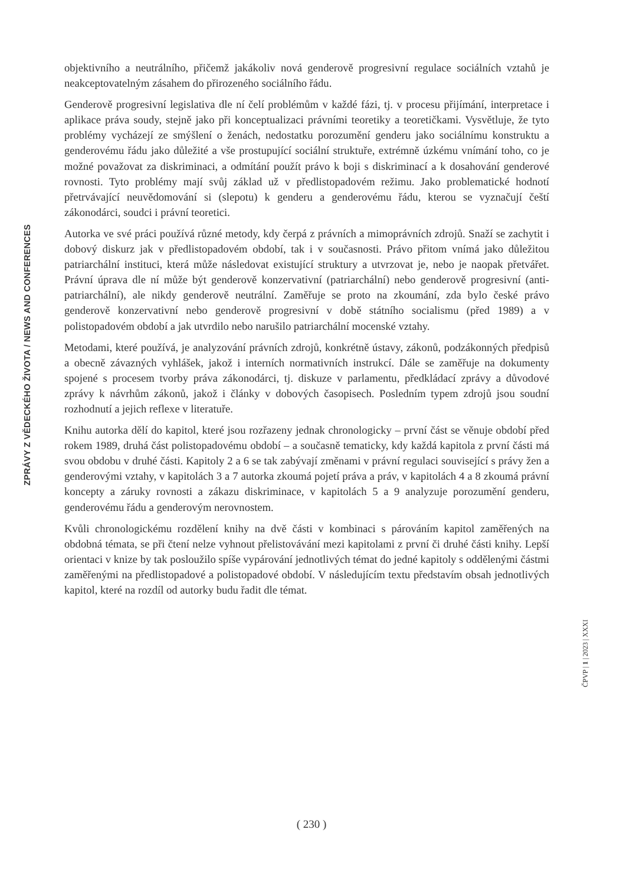ZPRÁVY Z VĚDECKÉHO ŽIVOTA / NEWS AND CONFERENCES
objektivního a neutrálního, přičemž jakákoliv nová genderově progresivní regulace sociálních vztahů je neakceptovatelným zásahem do přirozeného sociálního řádu.
Genderově progresivní legislativa dle ní čelí problémům v každé fázi, tj. v procesu přijímání, interpretace i aplikace práva soudy, stejně jako při konceptualizaci právními teoretiky a teoretičkami. Vysvětluje, že tyto problémy vycházejí ze smýšlení o ženách, nedostatku porozumění genderu jako sociálnímu konstruktu a genderovému řádu jako důležité a vše prostupující sociální struktuře, extrémně úzkému vnímání toho, co je možné považovat za diskriminaci, a odmítání použít právo k boji s diskriminací a k dosahování genderové rovnosti. Tyto problémy mají svůj základ už v předlistopadovém režimu. Jako problematické hodnotí přetrvávající neuvědomování si (slepotu) k genderu a genderovému řádu, kterou se vyznačují čeští zákonodárci, soudci i právní teoretici.
Autorka ve své práci používá různé metody, kdy čerpá z právních a mimoprávních zdrojů. Snaží se zachytit i dobový diskurz jak v předlistopadovém období, tak i v současnosti. Právo přitom vnímá jako důležitou patriarchální instituci, která může následovat existující struktury a utvrzovat je, nebo je naopak přetvářet. Právní úprava dle ní může být genderově konzervativní (patriarchální) nebo genderově progresivní (anti-patriarchální), ale nikdy genderově neutrální. Zaměřuje se proto na zkoumání, zda bylo české právo genderově konzervativní nebo genderově progresivní v době státního socialismu (před 1989) a v polistopadovém období a jak utvrdilo nebo narušilo patriarchální mocenské vztahy.
Metodami, které používá, je analyzování právních zdrojů, konkrétně ústavy, zákonů, podzákonných předpisů a obecně závazných vyhlášek, jakož i interních normativních instrukcí. Dále se zaměřuje na dokumenty spojené s procesem tvorby práva zákonodárci, tj. diskuze v parlamentu, předkládací zprávy a důvodové zprávy k návrhům zákonů, jakož i články v dobových časopisech. Posledním typem zdrojů jsou soudní rozhodnutí a jejich reflexe v literatuře.
Knihu autorka dělí do kapitol, které jsou rozřazeny jednak chronologicky – první část se věnuje období před rokem 1989, druhá část polistopadovému období – a současně tematicky, kdy každá kapitola z první části má svou obdobu v druhé části. Kapitoly 2 a 6 se tak zabývají změnami v právní regulaci související s právy žen a genderovými vztahy, v kapitolách 3 a 7 autorka zkoumá pojetí práva a práv, v kapitolách 4 a 8 zkoumá právní koncepty a záruky rovnosti a zákazu diskriminace, v kapitolách 5 a 9 analyzuje porozumění genderu, genderovému řádu a genderovým nerovnostem.
Kvůli chronologickému rozdělení knihy na dvě části v kombinaci s párováním kapitol zaměřených na obdobná témata, se při čtení nelze vyhnout přelistovávání mezi kapitolami z první či druhé části knihy. Lepší orientaci v knize by tak posloužilo spíše vypárování jednotlivých témat do jedné kapitoly s oddělenými částmi zaměřenými na předlistopadové a polistopadové období. V následujícím textu představím obsah jednotlivých kapitol, které na rozdíl od autorky budu řadit dle témat.
ČPVP | 1 | 2023 | XXXI
( 230 )